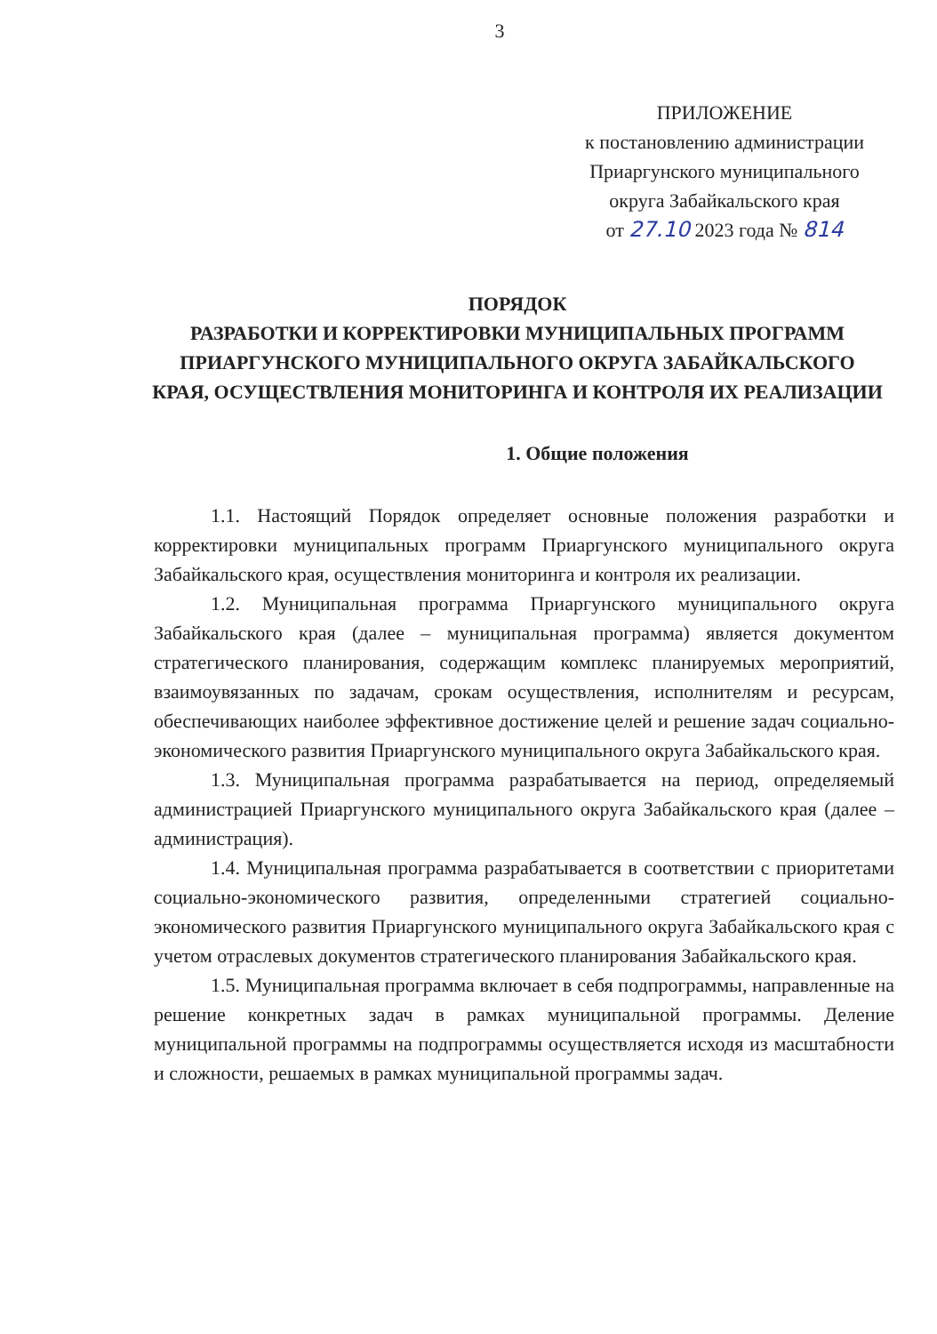3
ПРИЛОЖЕНИЕ
к постановлению администрации
Приаргунского муниципального
округа Забайкальского края
от 27.10 2023 года № 814
ПОРЯДОК
РАЗРАБОТКИ И КОРРЕКТИРОВКИ МУНИЦИПАЛЬНЫХ ПРОГРАММ ПРИАРГУНСКОГО МУНИЦИПАЛЬНОГО ОКРУГА ЗАБАЙКАЛЬСКОГО КРАЯ, ОСУЩЕСТВЛЕНИЯ МОНИТОРИНГА И КОНТРОЛЯ ИХ РЕАЛИЗАЦИИ
1. Общие положения
1.1. Настоящий Порядок определяет основные положения разработки и корректировки муниципальных программ Приаргунского муниципального округа Забайкальского края, осуществления мониторинга и контроля их реализации.
1.2. Муниципальная программа Приаргунского муниципального округа Забайкальского края (далее – муниципальная программа) является документом стратегического планирования, содержащим комплекс планируемых мероприятий, взаимоувязанных по задачам, срокам осуществления, исполнителям и ресурсам, обеспечивающих наиболее эффективное достижение целей и решение задач социально-экономического развития Приаргунского муниципального округа Забайкальского края.
1.3. Муниципальная программа разрабатывается на период, определяемый администрацией Приаргунского муниципального округа Забайкальского края (далее – администрация).
1.4. Муниципальная программа разрабатывается в соответствии с приоритетами социально-экономического развития, определенными стратегией социально-экономического развития Приаргунского муниципального округа Забайкальского края с учетом отраслевых документов стратегического планирования Забайкальского края.
1.5. Муниципальная программа включает в себя подпрограммы, направленные на решение конкретных задач в рамках муниципальной программы. Деление муниципальной программы на подпрограммы осуществляется исходя из масштабности и сложности, решаемых в рамках муниципальной программы задач.